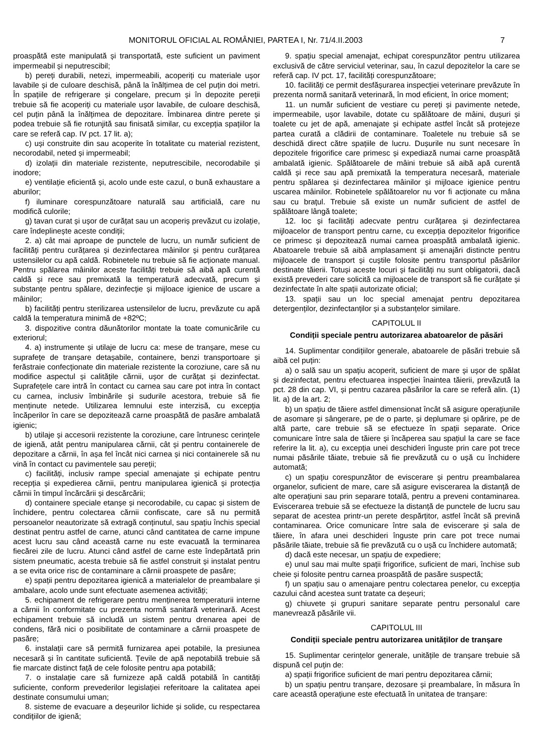MONITORUL OFICIAL AL ROMÂNIEI, PARTEA I, Nr. 71/4.II.2003 7
proaspătă este manipulată și transportată, este suficient un paviment impermeabil și neputrescibil;
b) pereți durabili, netezi, impermeabili, acoperiți cu materiale ușor lavabile și de culoare deschisă, până la înălțimea de cel puțin doi metri. În spațiile de refrigerare și congelare, precum și în depozite pereții trebuie să fie acoperiți cu materiale ușor lavabile, de culoare deschisă, cel puțin până la înălțimea de depozitare. Îmbinarea dintre perete și podea trebuie să fie rotunjită sau finisată similar, cu excepția spațiilor la care se referă cap. IV pct. 17 lit. a);
c) uși construite din sau acoperite în totalitate cu material rezistent, necorodabil, neted și impermeabil;
d) izolații din materiale rezistente, neputrescibile, necorodabile și inodore;
e) ventilație eficientă și, acolo unde este cazul, o bună exhaustare a aburilor;
f) iluminare corespunzătoare naturală sau artificială, care nu modifică culorile;
g) tavan curat și ușor de curățat sau un acoperiș prevăzut cu izolație, care îndeplinește aceste condiții;
2. a) cât mai aproape de punctele de lucru, un număr suficient de facilități pentru curățarea și dezinfectarea mâinilor și pentru curățarea ustensilelor cu apă caldă. Robinetele nu trebuie să fie acționate manual. Pentru spălarea mâinilor aceste facilități trebuie să aibă apă curentă caldă și rece sau premixată la temperatură adecvată, precum și substanțe pentru spălare, dezinfecție și mijloace igienice de uscare a mâinilor;
b) facilități pentru sterilizarea ustensilelor de lucru, prevăzute cu apă caldă la temperatura minimă de +82ºC;
3. dispozitive contra dăunătorilor montate la toate comunicările cu exteriorul;
4. a) instrumente și utilaje de lucru ca: mese de tranșare, mese cu suprafețe de tranșare detașabile, containere, benzi transportoare și ferăstraie confecționate din materiale rezistente la coroziune, care să nu modifice aspectul și calitățile cărnii, ușor de curățat și dezinfectat. Suprafețele care intră în contact cu carnea sau care pot intra în contact cu carnea, inclusiv îmbinările și sudurile acestora, trebuie să fie menținute netede. Utilizarea lemnului este interzisă, cu excepția încăperilor în care se depozitează carne proaspătă de pasăre ambalată igienic;
b) utilaje și accesorii rezistente la coroziune, care întrunesc cerințele de igienă, atât pentru manipularea cărnii, cât și pentru containerele de depozitare a cărnii, în așa fel încât nici carnea și nici containerele să nu vină în contact cu pavimentele sau pereții;
c) facilități, inclusiv rampe special amenajate și echipate pentru recepția și expedierea cărnii, pentru manipularea igienică și protecția cărnii în timpul încărcării și descărcării;
d) containere speciale etanșe și necorodabile, cu capac și sistem de închidere, pentru colectarea cărnii confiscate, care să nu permită persoanelor neautorizate să extragă conținutul, sau spațiu închis special destinat pentru astfel de carne, atunci când cantitatea de carne impune acest lucru sau când această carne nu este evacuată la terminarea fiecărei zile de lucru. Atunci când astfel de carne este îndepărtată prin sistem pneumatic, acesta trebuie să fie astfel construit și instalat pentru a se evita orice risc de contaminare a cărnii proaspete de pasăre;
e) spații pentru depozitarea igienică a materialelor de preambalare și ambalare, acolo unde sunt efectuate asemenea activități;
5. echipament de refrigerare pentru menținerea temperaturii interne a cărnii în conformitate cu prezenta normă sanitară veterinară. Acest echipament trebuie să includă un sistem pentru drenarea apei de condens, fără nici o posibilitate de contaminare a cărnii proaspete de pasăre;
6. instalații care să permită furnizarea apei potabile, la presiunea necesară și în cantitate suficientă. Țevile de apă nepotabilă trebuie să fie marcate distinct față de cele folosite pentru apa potabilă;
7. o instalație care să furnizeze apă caldă potabilă în cantități suficiente, conform prevederilor legislației referitoare la calitatea apei destinate consumului uman;
8. sisteme de evacuare a deșeurilor lichide și solide, cu respectarea condițiilor de igienă;
9. spațiu special amenajat, echipat corespunzător pentru utilizarea exclusivă de către serviciul veterinar, sau, în cazul depozitelor la care se referă cap. IV pct. 17, facilități corespunzătoare;
10. facilități ce permit desfășurarea inspecției veterinare prevăzute în prezenta normă sanitară veterinară, în mod eficient, în orice moment;
11. un număr suficient de vestiare cu pereți și pavimente netede, impermeabile, ușor lavabile, dotate cu spălătoare de mâini, dușuri și toalete cu jet de apă, amenajate și echipate astfel încât să protejeze partea curată a clădirii de contaminare. Toaletele nu trebuie să se deschidă direct către spațiile de lucru. Dușurile nu sunt necesare în depozitele frigorifice care primesc și expediază numai carne proaspătă ambalată igienic. Spălătoarele de mâini trebuie să aibă apă curentă caldă și rece sau apă premixată la temperatura necesară, materiale pentru spălarea și dezinfectarea mâinilor și mijloace igienice pentru uscarea mâinilor. Robinetele spălătoarelor nu vor fi acționate cu mâna sau cu brațul. Trebuie să existe un număr suficient de astfel de spălătoare lângă toalete;
12. loc și facilități adecvate pentru curățarea și dezinfectarea mijloacelor de transport pentru carne, cu excepția depozitelor frigorifice ce primesc și depozitează numai carnea proaspătă ambalată igienic. Abatoarele trebuie să aibă amplasament și amenajări distincte pentru mijloacele de transport și cuștile folosite pentru transportul păsărilor destinate tăierii. Totuși aceste locuri și facilități nu sunt obligatorii, dacă există prevederi care solicită ca mijloacele de transport să fie curățate și dezinfectate în alte spații autorizate oficial;
13. spații sau un loc special amenajat pentru depozitarea detergenților, dezinfectanților și a substanțelor similare.
CAPITOLUL II
Condiții speciale pentru autorizarea abatoarelor de păsări
14. Suplimentar condițiilor generale, abatoarele de păsări trebuie să aibă cel puțin:
a) o sală sau un spațiu acoperit, suficient de mare și ușor de spălat și dezinfectat, pentru efectuarea inspecției înaintea tăierii, prevăzută la pct. 28 din cap. VI, și pentru cazarea păsărilor la care se referă alin. (1) lit. a) de la art. 2;
b) un spațiu de tăiere astfel dimensionat încât să asigure operațiunile de asomare și sângerare, pe de o parte, și deplumare și opărire, pe de altă parte, care trebuie să se efectueze în spații separate. Orice comunicare între sala de tăiere și încăperea sau spațiul la care se face referire la lit. a), cu excepția unei deschideri înguste prin care pot trece numai păsările tăiate, trebuie să fie prevăzută cu o ușă cu închidere automată;
c) un spațiu corespunzător de eviscerare și pentru preambalarea organelor, suficient de mare, care să asigure eviscerarea la distanță de alte operațiuni sau prin separare totală, pentru a preveni contaminarea. Eviscerarea trebuie să se efectueze la distanță de punctele de lucru sau separat de acestea printr-un perete despărțitor, astfel încât să prevină contaminarea. Orice comunicare între sala de eviscerare și sala de tăiere, în afara unei deschideri înguste prin care pot trece numai păsările tăiate, trebuie să fie prevăzută cu o ușă cu închidere automată;
d) dacă este necesar, un spațiu de expediere;
e) unul sau mai multe spații frigorifice, suficient de mari, închise sub cheie și folosite pentru carnea proaspătă de pasăre suspectă;
f) un spațiu sau o amenajare pentru colectarea penelor, cu excepția cazului când acestea sunt tratate ca deșeuri;
g) chiuvete și grupuri sanitare separate pentru personalul care manevrează păsările vii.
CAPITOLUL III
Condiții speciale pentru autorizarea unităților de tranșare
15. Suplimentar cerințelor generale, unitățile de tranșare trebuie să dispună cel puțin de:
a) spații frigorifice suficient de mari pentru depozitarea cărnii;
b) un spațiu pentru tranșare, dezosare și preambalare, în măsura în care această operațiune este efectuată în unitatea de tranșare: